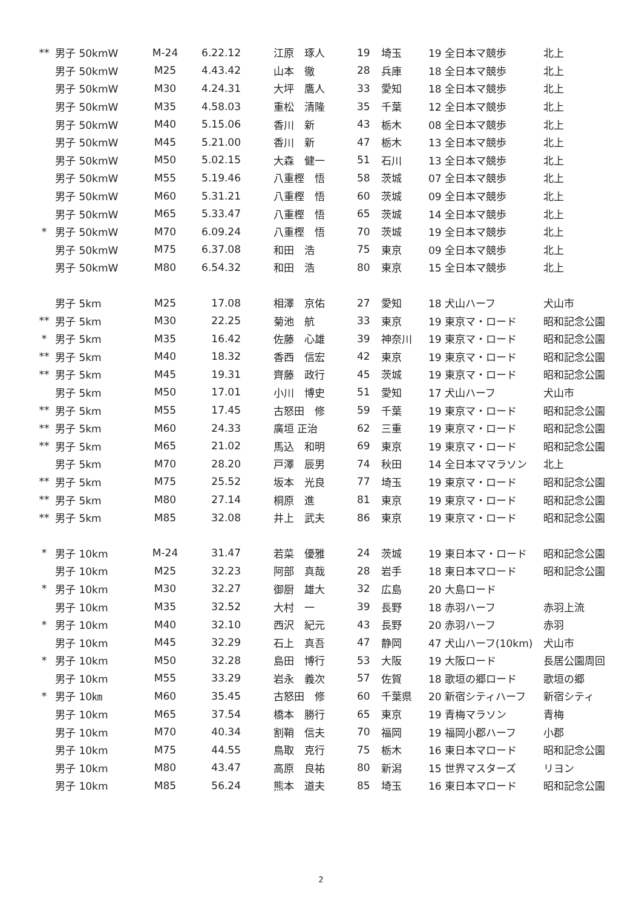| ** | 男子 50kmW | M-24 | 6.22.12 | 江原 琢人 | 19 | 埼玉 | 19 全日本マ競歩 | 北上 |
| | 男子 50kmW | M25 | 4.43.42 | 山本 徹 | 28 | 兵庫 | 18 全日本マ競歩 | 北上 |
| | 男子 50kmW | M30 | 4.24.31 | 大坪 鷹人 | 33 | 愛知 | 18 全日本マ競歩 | 北上 |
| | 男子 50kmW | M35 | 4.58.03 | 重松 清隆 | 35 | 千葉 | 12 全日本マ競歩 | 北上 |
| | 男子 50kmW | M40 | 5.15.06 | 香川 新 | 43 | 栃木 | 08 全日本マ競歩 | 北上 |
| | 男子 50kmW | M45 | 5.21.00 | 香川 新 | 47 | 栃木 | 13 全日本マ競歩 | 北上 |
| | 男子 50kmW | M50 | 5.02.15 | 大森 健一 | 51 | 石川 | 13 全日本マ競歩 | 北上 |
| | 男子 50kmW | M55 | 5.19.46 | 八重樫 悟 | 58 | 茨城 | 07 全日本マ競歩 | 北上 |
| | 男子 50kmW | M60 | 5.31.21 | 八重樫 悟 | 60 | 茨城 | 09 全日本マ競歩 | 北上 |
| | 男子 50kmW | M65 | 5.33.47 | 八重樫 悟 | 65 | 茨城 | 14 全日本マ競歩 | 北上 |
| * | 男子 50kmW | M70 | 6.09.24 | 八重樫 悟 | 70 | 茨城 | 19 全日本マ競歩 | 北上 |
| | 男子 50kmW | M75 | 6.37.08 | 和田 浩 | 75 | 東京 | 09 全日本マ競歩 | 北上 |
| | 男子 50kmW | M80 | 6.54.32 | 和田 浩 | 80 | 東京 | 15 全日本マ競歩 | 北上 |
| | 男子 5km | M25 | 17.08 | 相澤 京佑 | 27 | 愛知 | 18 犬山ハーフ | 犬山市 |
| ** | 男子 5km | M30 | 22.25 | 菊池 航 | 33 | 東京 | 19 東京マ・ロード | 昭和記念公園 |
| * | 男子 5km | M35 | 16.42 | 佐藤 心雄 | 39 | 神奈川 | 19 東京マ・ロード | 昭和記念公園 |
| ** | 男子 5km | M40 | 18.32 | 香西 信宏 | 42 | 東京 | 19 東京マ・ロード | 昭和記念公園 |
| ** | 男子 5km | M45 | 19.31 | 齊藤 政行 | 45 | 茨城 | 19 東京マ・ロード | 昭和記念公園 |
| | 男子 5km | M50 | 17.01 | 小川 博史 | 51 | 愛知 | 17 犬山ハーフ | 犬山市 |
| ** | 男子 5km | M55 | 17.45 | 古怒田 修 | 59 | 千葉 | 19 東京マ・ロード | 昭和記念公園 |
| ** | 男子 5km | M60 | 24.33 | 廣垣 正治 | 62 | 三重 | 19 東京マ・ロード | 昭和記念公園 |
| ** | 男子 5km | M65 | 21.02 | 馬込 和明 | 69 | 東京 | 19 東京マ・ロード | 昭和記念公園 |
| | 男子 5km | M70 | 28.20 | 戸澤 辰男 | 74 | 秋田 | 14 全日本ママラソン | 北上 |
| ** | 男子 5km | M75 | 25.52 | 坂本 光良 | 77 | 埼玉 | 19 東京マ・ロード | 昭和記念公園 |
| ** | 男子 5km | M80 | 27.14 | 桐原 進 | 81 | 東京 | 19 東京マ・ロード | 昭和記念公園 |
| ** | 男子 5km | M85 | 32.08 | 井上 武夫 | 86 | 東京 | 19 東京マ・ロード | 昭和記念公園 |
| * | 男子 10km | M-24 | 31.47 | 若菜 優雅 | 24 | 茨城 | 19 東日本マ・ロード | 昭和記念公園 |
| | 男子 10km | M25 | 32.23 | 阿部 真哉 | 28 | 岩手 | 18 東日本マロード | 昭和記念公園 |
| * | 男子 10km | M30 | 32.27 | 御厨 雄大 | 32 | 広島 | 20 大島ロード | |
| | 男子 10km | M35 | 32.52 | 大村 一 | 39 | 長野 | 18 赤羽ハーフ | 赤羽上流 |
| * | 男子 10km | M40 | 32.10 | 西沢 紀元 | 43 | 長野 | 20 赤羽ハーフ | 赤羽 |
| | 男子 10km | M45 | 32.29 | 石上 真吾 | 47 | 静岡 | 47 犬山ハーフ(10km) | 犬山市 |
| * | 男子 10km | M50 | 32.28 | 島田 博行 | 53 | 大阪 | 19 大阪ロード | 長居公園周回 |
| | 男子 10km | M55 | 33.29 | 岩永 義次 | 57 | 佐賀 | 18 歌垣の郷ロード | 歌垣の郷 |
| * | 男子 10㎞ | M60 | 35.45 | 古怒田 修 | 60 | 千葉県 | 20 新宿シティハーフ | 新宿シティ |
| | 男子 10km | M65 | 37.54 | 橋本 勝行 | 65 | 東京 | 19 青梅マラソン | 青梅 |
| | 男子 10km | M70 | 40.34 | 割鞘 信夫 | 70 | 福岡 | 19 福岡小郡ハーフ | 小郡 |
| | 男子 10km | M75 | 44.55 | 鳥取 克行 | 75 | 栃木 | 16 東日本マロード | 昭和記念公園 |
| | 男子 10km | M80 | 43.47 | 高原 良祐 | 80 | 新潟 | 15 世界マスターズ | リヨン |
| | 男子 10km | M85 | 56.24 | 熊本 道夫 | 85 | 埼玉 | 16 東日本マロード | 昭和記念公園 |
2